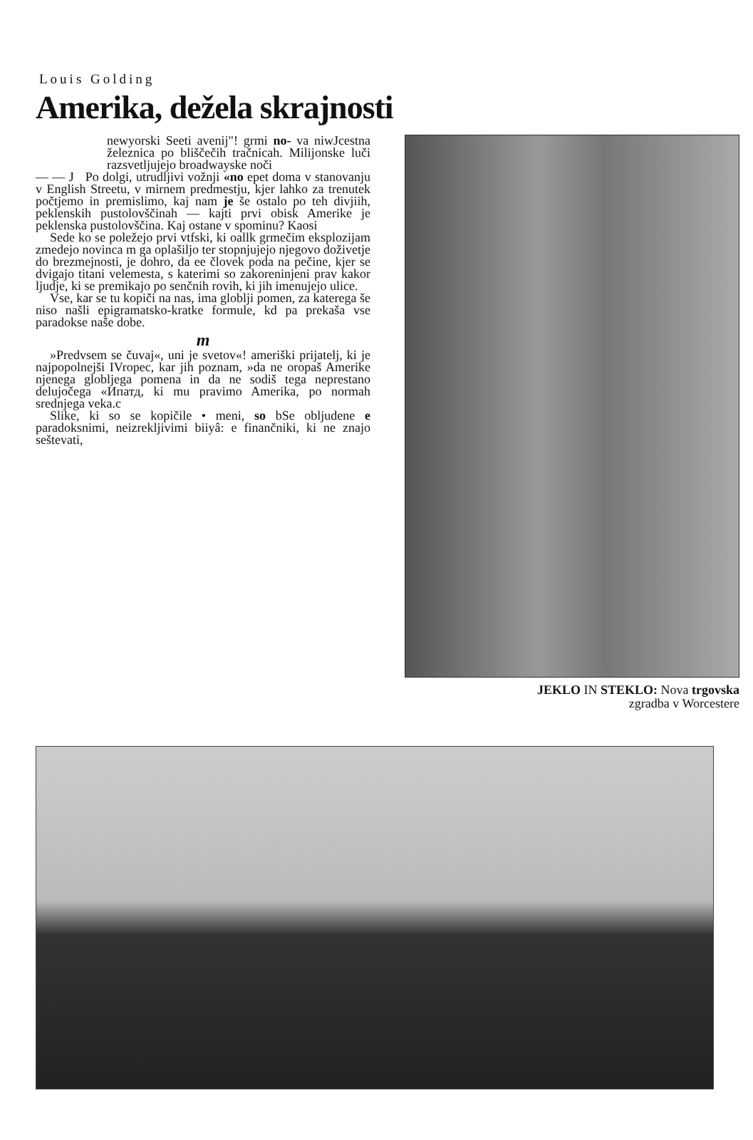Louis Golding
Amerika, dežela skrajnosti
newyorski Seeti avenij"! grmi no- va niwJcestna železnica po bliščečih tračnicah. Milijonske luči razsvetljujejo broadwayske noči
— — J Po dolgi, utrudljivi vožnji «no epet doma v stanovanju v English Streetu, v mirnem predmestju, kjer lahko za trenutek počtjemo in premislimo, kaj nam je še ostalo po teh divjiih, peklenskih pustolovščinah — kajti prvi obisk Amerike je peklenska pustolovščina. Kaj ostane v spominu? Kaosi
Sede ko se poležejo prvi vtfski, ki oallk grmečim eksplozijam zmedejo novinca m ga oplašiljo ter stopnjujejo njegovo doživetje do brezmejnosti, je dohro, da ee človek poda na pečine, kjer se dvigajo titani velemesta, s katerimi so zakoreninjeni prav kakor ljudje, ki se premikajo po senčnih rovih, ki jih imenujejo ulice.
Vse, kar se tu kopiči na nas, ima globlji pomen, za katerega še niso našli epigramatsko-kratke formule, kd pa prekaša vse paradokse naše dobe.
m
»Predvsem se čuvaj«, uni je svetov«! ameriški prijatelj, ki je najpopolnejši IVropec, kar jih poznam, »da ne oropaš Amerike njenega globljega pomena in da ne sodiš tega neprestano delujočega «Ипатд, ki mu pravimo Amerika, po normah srednjega veka.c
Slike, ki so se kopičile • meni, so bSe obljudene e paradoksnimi, neizreklji­vimi biiyâ: e finančniki, ki ne znajo seštevati,
JEKLO IN STEKLO: Nova trgovska
zgradba v Worcestere